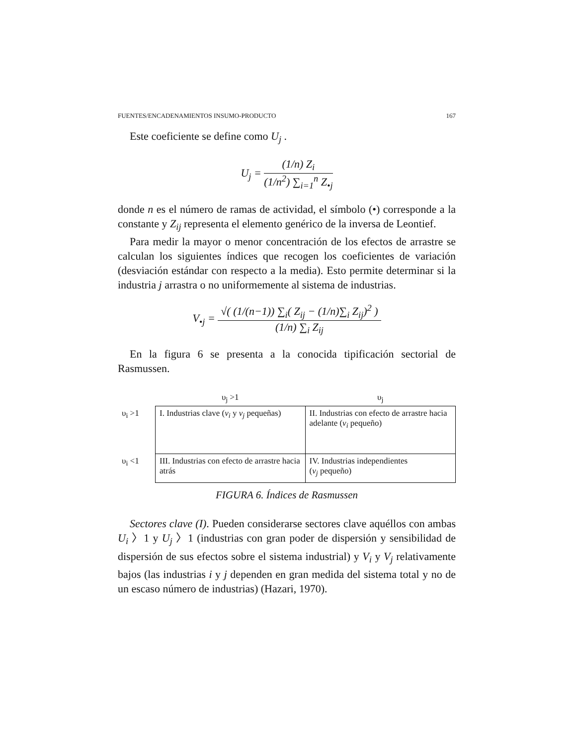FUENTES/ENCADENAMIENTOS INSUMO-PRODUCTO 167
Este coeficiente se define como U<sub>j</sub> .
U<sub>j</sub> = (1/n) Z<sub>i</sub> (1/n<sup>2</sup>) ∑<sub>i=1</sub><sup>n</sup> Z<sub>•j</sub>
donde n es el número de ramas de actividad, el símbolo (•) corresponde a la constante y Z<sub>ij</sub> representa el elemento genérico de la inversa de Leontief.
Para medir la mayor o menor concentración de los efectos de arrastre se calculan los siguientes índices que recogen los coeficientes de variación (desviación estándar con respecto a la media). Esto permite determinar si la industria j arrastra o no uniformemente al sistema de industrias.
V<sub>•j</sub> = √( (1/(n−1)) ∑<sub>i</sub>( Z<sub>ij</sub> − (1/n)∑<sub>i</sub> Z<sub>ij</sub>)<sup>2</sup> ) (1/n) ∑<sub>i</sub> Z<sub>ij</sub>
En la figura 6 se presenta a la conocida tipificación sectorial de Rasmussen.
| | υ<sub>j</sub> >1 | υ<sub>j</sub> |
| υ<sub>i</sub> >1 | I. Industrias clave ( v<sub>i</sub> y v<sub>j</sub> pequeñas) | II. Industrias con efecto de arrastre hacia adelante ( v<sub>i</sub> pequeño) |
| υ<sub>i</sub> <1 | III. Industrias con efecto de arrastre hacia atrás | IV. Industrias independientes ( v<sub>j</sub> pequeño) |
FIGURA 6. Índices de Rasmussen
Sectores clave (I). Pueden considerarse sectores clave aquéllos con ambas U<sub>i</sub> 〉1 y U<sub>j</sub> 〉1 (industrias con gran poder de dispersión y sensibilidad de dispersión de sus efectos sobre el sistema industrial) y V<sub>i</sub> y V<sub>j</sub> relativamente bajos (las industrias i y j dependen en gran medida del sistema total y no de un escaso número de industrias) (Hazari, 1970).